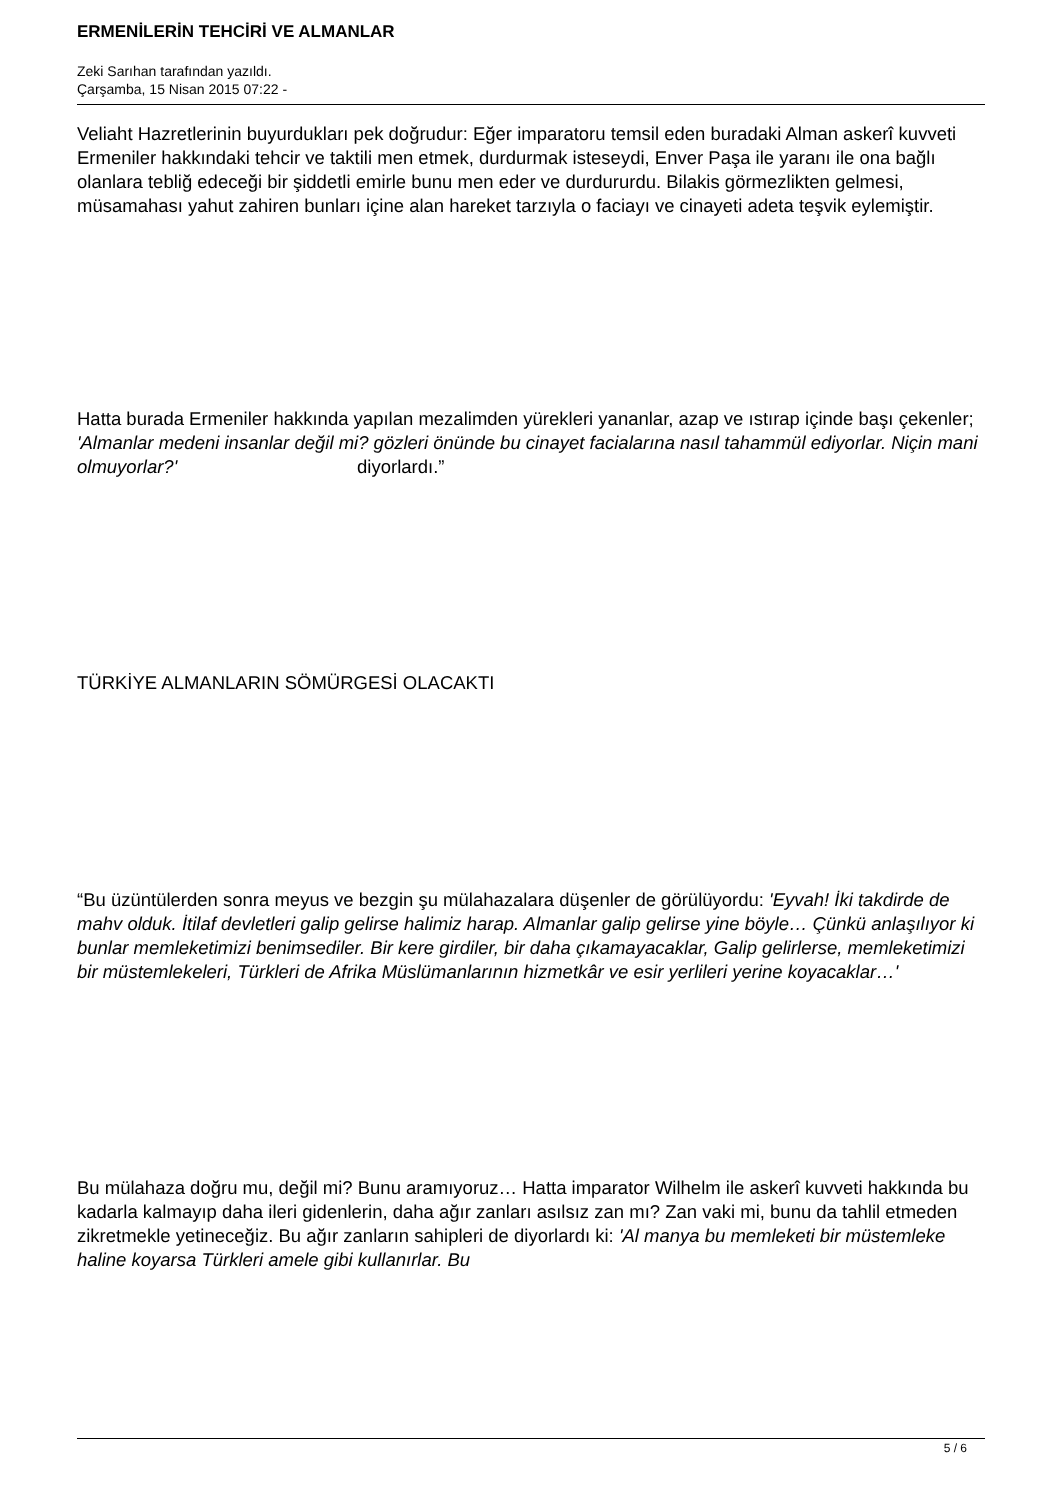ERMENİLERİN TEHCİRİ VE ALMANLAR
Zeki Sarıhan tarafından yazıldı.
Çarşamba, 15 Nisan 2015 07:22 -
Veliaht Hazretlerinin buyurdukları pek doğrudur: Eğer imparatoru temsil eden buradaki Alman askerî kuvveti Ermeniler hakkındaki tehcir ve taktili men etmek, durdurmak isteseydi, Enver Paşa ile yaranı ile ona bağlı olanlara tebliğ edeceği bir şiddetli emirle bunu men eder ve durdururdu. Bilakis görmezlikten gelmesi, müsamahası yahut zahiren bunları içine alan hareket tarzıyla o faciayı ve cinayeti adeta teşvik eylemiştir.
Hatta burada Ermeniler hakkında yapılan mezalimden yürekleri yananlar, azap ve ıstırap içinde başı çekenler; 'Almanlar medeni insanlar değil mi? gözleri önünde bu cinayet facialarına nasıl tahammül ediyorlar. Niçin mani olmuyorlar?' diyorlardı.”
TÜRKİYE ALMANLARIN SÖMÜRGESİ OLACAKTI
“Bu üzüntülerden sonra meyus ve bezgin şu mülahazalara düşenler de görülüyordu: 'Eyvah! İki takdirde de mahv olduk. İtilaf devletleri galip gelirse halimiz harap. Almanlar galip gelirse yine böyle… Çünkü anlaşılıyor ki bunlar memleketimizi benimsediler. Bir kere girdiler, bir daha çıkamayacaklar, Galip gelirlerse, memleketimizi bir müstemlekeleri, Türkleri de Afrika Müslümanlarının hizmetkâr ve esir yerlileri yerine koyacaklar…'
Bu mülahaza doğru mu, değil mi? Bunu aramıyoruz… Hatta imparator Wilhelm ile askerî kuvveti hakkında bu kadarla kalmayıp daha ileri gidenlerin, daha ağır zanları asılsız zan mı? Zan vaki mi, bunu da tahlil etmeden zikretmekle yetineceğiz. Bu ağır zanların sahipleri de diyorlardı ki: 'Al manya bu memleketi bir müstemleke haline koyarsa Türkleri amele gibi kullanırlar. Bu
5 / 6